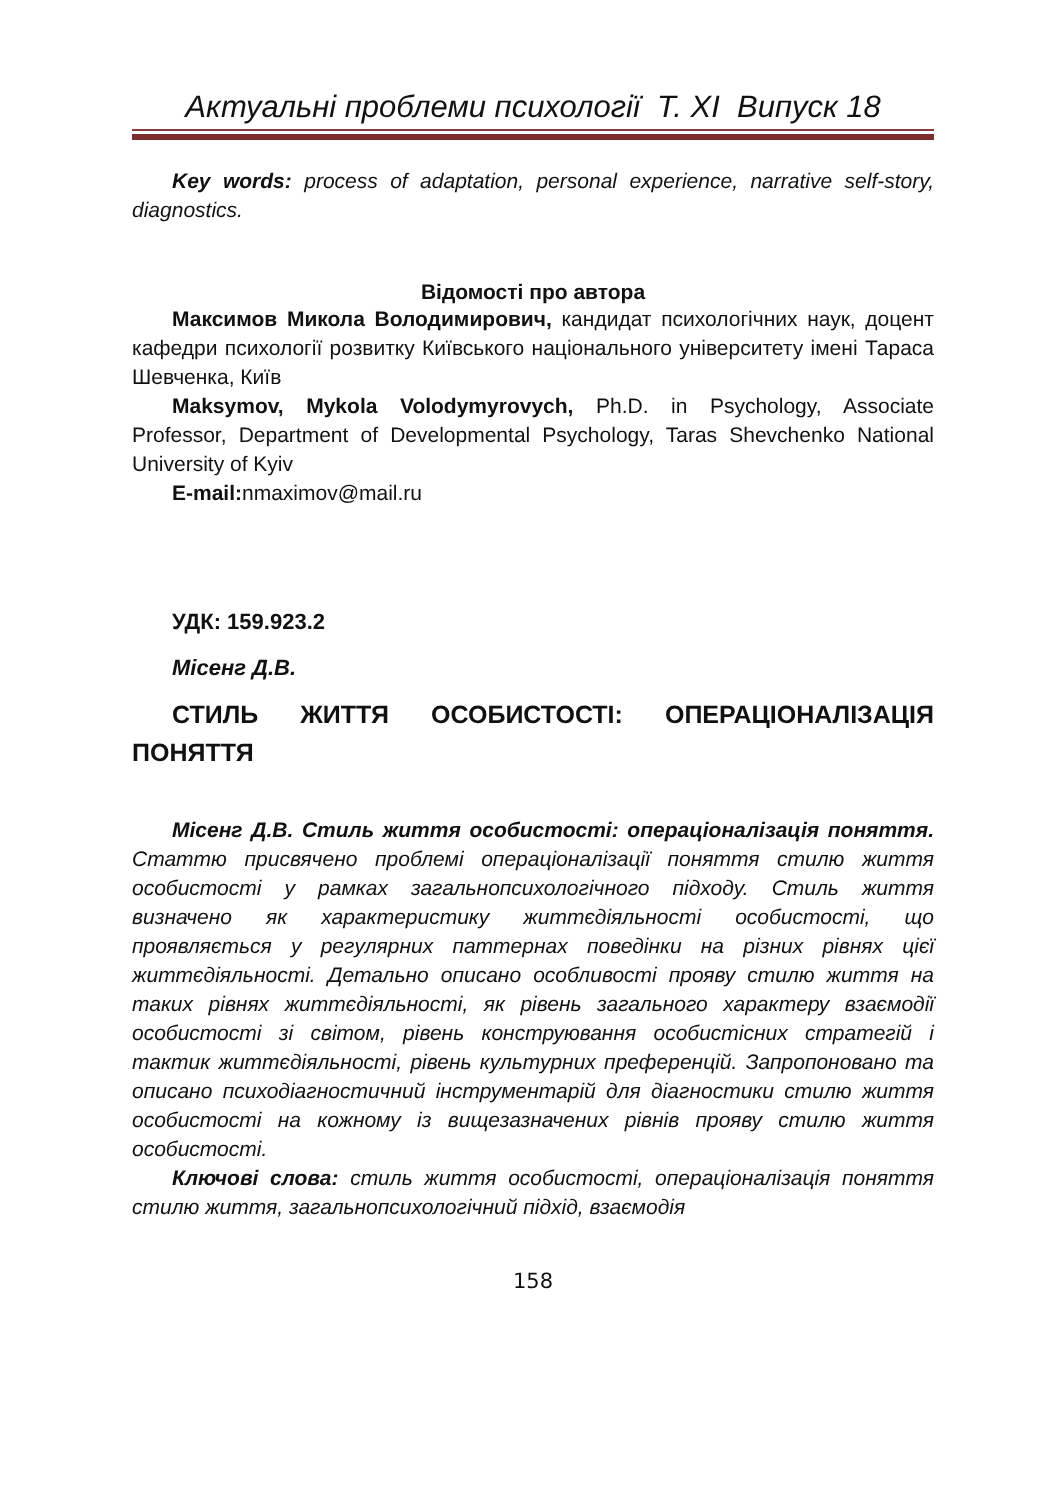Актуальні проблеми психології Т. XI Випуск 18
Key words: process of adaptation, personal experience, narrative self-story, diagnostics.
Відомості про автора
Максимов Микола Володимирович, кандидат психологічних наук, доцент кафедри психології розвитку Київського національного університету імені Тараса Шевченка, Київ
Maksymov, Mykola Volodymyrovych, Ph.D. in Psychology, Associate Professor, Department of Developmental Psychology, Taras Shevchenko National University of Kyiv
E-mail: nmaximov@mail.ru
УДК: 159.923.2
Місенг Д.В.
СТИЛЬ ЖИТТЯ ОСОБИСТОСТІ: ОПЕРАЦІОНАЛІЗАЦІЯ ПОНЯТТЯ
Місенг Д.В. Стиль життя особистості: операціоналізація поняття. Статтю присвячено проблемі операціоналізації поняття стилю життя особистості у рамках загальнопсихологічного підходу. Стиль життя визначено як характеристику життєдіяльності особистості, що проявляється у регулярних паттернах поведінки на різних рівнях цієї життєдіяльності. Детально описано особливості прояву стилю життя на таких рівнях життєдіяльності, як рівень загального характеру взаємодії особистості зі світом, рівень конструювання особистісних стратегій і тактик життєдіяльності, рівень культурних преференцій. Запропоновано та описано психодіагностичний інструментарій для діагностики стилю життя особистості на кожному із вищезазначених рівнів прояву стилю життя особистості.
Ключові слова: стиль життя особистості, операціоналізація поняття стилю життя, загальнопсихологічний підхід, взаємодія
158